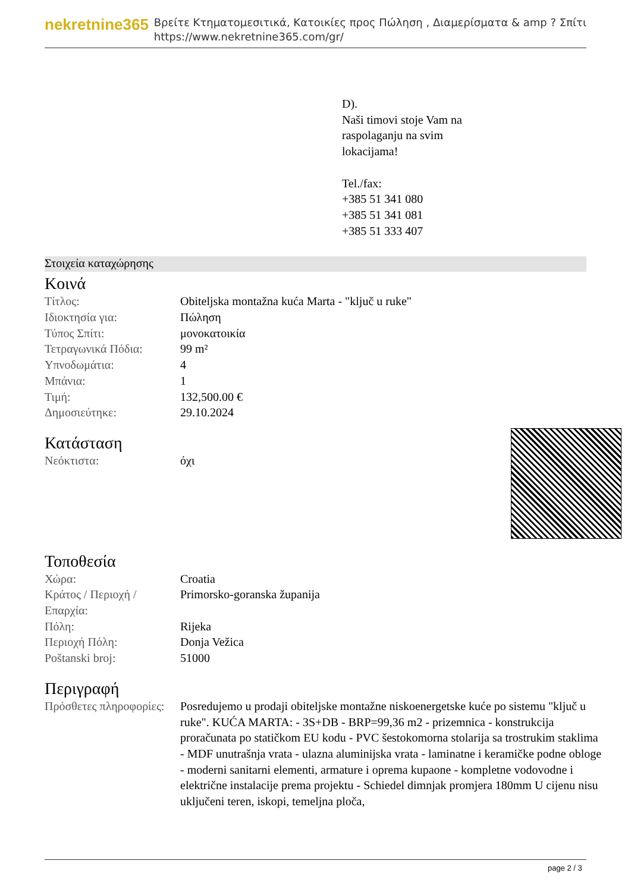nekretnine365
Βρείτε Κτηματομεσιτικά, Κατοικίες προς Πώληση , Διαμερίσματα & amp ? Σπίτι
https://www.nekretnine365.com/gr/
D).
Naši timovi stoje Vam na
raspolaganju na svim
lokacijama!
Tel./fax:
+385 51 341 080
+385 51 341 081
+385 51 333 407
Στοιχεία καταχώρησης
Κοινά
| Τίτλος: | Obiteljska montažna kuća Marta - "ključ u ruke" |
| Ιδιοκτησία για: | Πώληση |
| Τύπος Σπίτι: | μονοκατοικία |
| Τετραγωνικά Πόδια: | 99 m² |
| Υπνοδωμάτια: | 4 |
| Μπάνια: | 1 |
| Τιμή: | 132,500.00 € |
| Δημοσιεύτηκε: | 29.10.2024 |
Κατάσταση
| Νεόκτιστα: | όχι |
Τοποθεσία
| Χώρα: | Croatia |
| Κράτος / Περιοχή / Επαρχία: | Primorsko-goranska županija |
| Πόλη: | Rijeka |
| Περιοχή Πόλη: | Donja Vežica |
| Poštanski broj: | 51000 |
Περιγραφή
| Πρόσθετες πληροφορίες: | Posredujemo u prodaji obiteljske montažne niskoenergetske kuće po sistemu "ključ u ruke". KUĆA MARTA: - 3S+DB - BRP=99,36 m2 - prizemnica - konstrukcija proračunata po statičkom EU kodu - PVC šestokomorna stolarija sa trostrukim staklima - MDF unutrašnja vrata - ulazna aluminijska vrata - laminatne i keramičke podne obloge - moderni sanitarni elementi, armature i oprema kupaone - kompletne vodovodne i električne instalacije prema projektu - Schiedel dimnjak promjera 180mm U cijenu nisu uključeni teren, iskopi, temeljna ploča, |
page 2 / 3